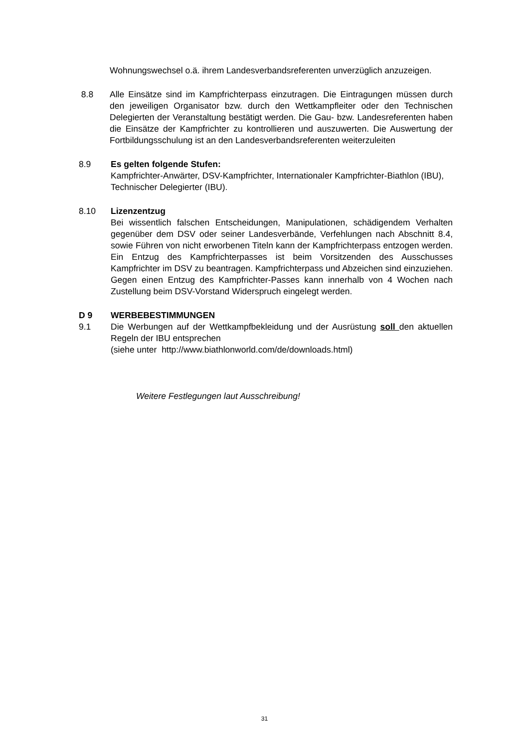Wohnungswechsel o.ä. ihrem Landesverbandsreferenten unverzüglich anzuzeigen.
8.8 Alle Einsätze sind im Kampfrichterpass einzutragen. Die Eintragungen müssen durch den jeweiligen Organisator bzw. durch den Wettkampfleiter oder den Technischen Delegierten der Veranstaltung bestätigt werden. Die Gau- bzw. Landesreferenten haben die Einsätze der Kampfrichter zu kontrollieren und auszuwerten. Die Auswertung der Fortbildungsschulung ist an den Landesverbandsreferenten weiterzuleiten
8.9 Es gelten folgende Stufen:
Kampfrichter-Anwärter, DSV-Kampfrichter, Internationaler Kampfrichter-Biathlon (IBU), Technischer Delegierter (IBU).
8.10 Lizenzentzug
Bei wissentlich falschen Entscheidungen, Manipulationen, schädigendem Verhalten gegenüber dem DSV oder seiner Landesverbände, Verfehlungen nach Abschnitt 8.4, sowie Führen von nicht erworbenen Titeln kann der Kampfrichterpass entzogen werden. Ein Entzug des Kampfrichterpasses ist beim Vorsitzenden des Ausschusses Kampfrichter im DSV zu beantragen. Kampfrichterpass und Abzeichen sind einzuziehen. Gegen einen Entzug des Kampfrichter-Passes kann innerhalb von 4 Wochen nach Zustellung beim DSV-Vorstand Widerspruch eingelegt werden.
D 9 WERBEBESTIMMUNGEN
9.1 Die Werbungen auf der Wettkampfbekleidung und der Ausrüstung soll den aktuellen Regeln der IBU entsprechen
(siehe unter http://www.biathlonworld.com/de/downloads.html)
Weitere Festlegungen laut Ausschreibung!
31